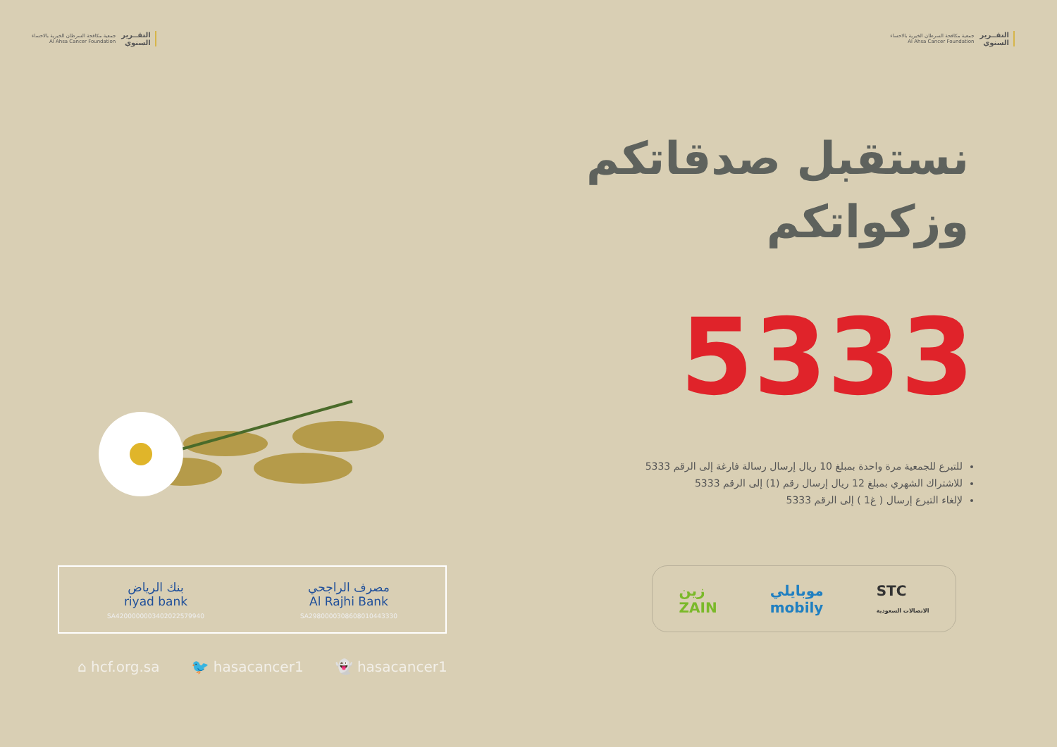التقــرير
السنوي
جمعية مكافحة السرطان الخيرية بالاحساء
Al Ahsa Cancer Foundation
بنك الرياض
riyad bank
SA4200000003402022579940
مصرف الراجحي
Al Rajhi Bank
SA2980000308608010443330
⌂ hcf.org.sa 🐦 hasacancer1 👻 hasacancer1
التقــرير
السنوي
جمعية مكافحة السرطان الخيرية بالاحساء
Al Ahsa Cancer Foundation
نستقبل صدقاتكم
وزكواتكم
5333
للتبرع للجمعية مرة واحدة بمبلغ 10 ريال إرسال رسالة فارغة إلى الرقم 5333
للاشتراك الشهري بمبلغ 12 ريال إرسال رقم (1) إلى الرقم 5333
لإلغاء التبرع إرسال ( غ1 ) إلى الرقم 5333
زين
ZAIN موبايلي
mobily STC
الاتصالات السعودية